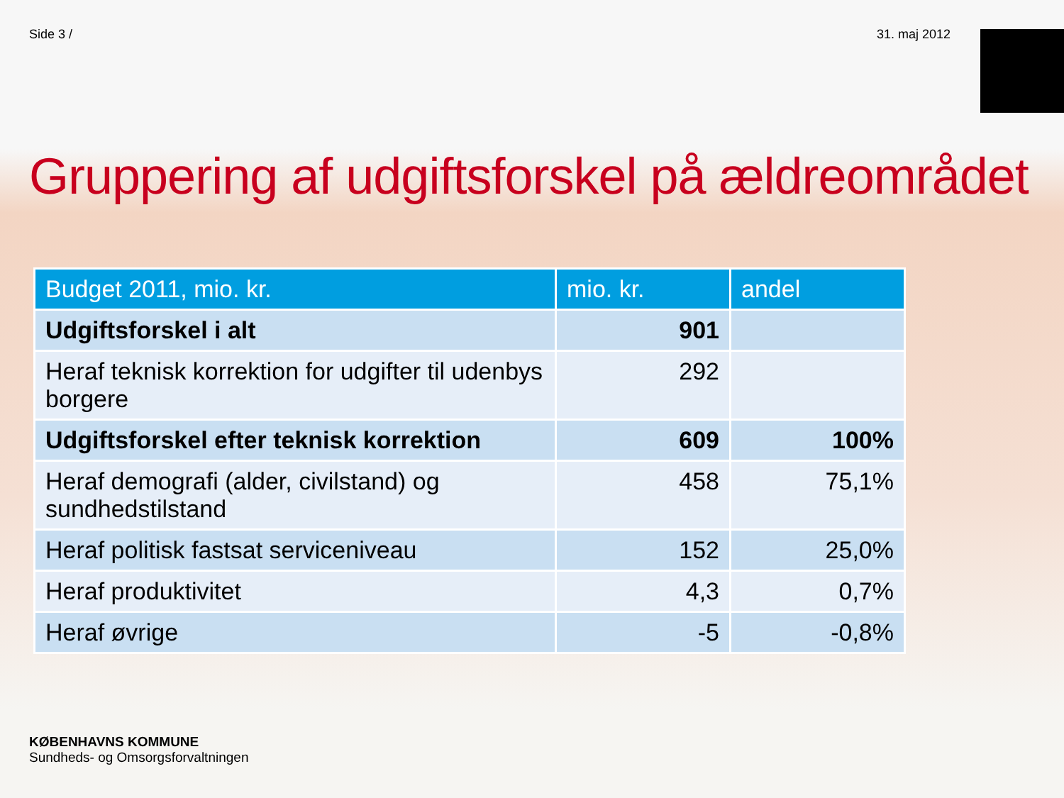Side 3 / 31. maj 2012
Gruppering af udgiftsforskel på ældreområdet
| Budget 2011, mio. kr. | mio. kr. | andel |
| --- | --- | --- |
| Udgiftsforskel i alt | 901 | |
| Heraf teknisk korrektion for udgifter til udenbys borgere | 292 | |
| Udgiftsforskel efter teknisk korrektion | 609 | 100% |
| Heraf demografi (alder, civilstand) og sundhedstilstand | 458 | 75,1% |
| Heraf politisk fastsat serviceniveau | 152 | 25,0% |
| Heraf produktivitet | 4,3 | 0,7% |
| Heraf øvrige | -5 | -0,8% |
KØBENHAVNS KOMMUNE
Sundheds- og Omsorgsforvaltningen